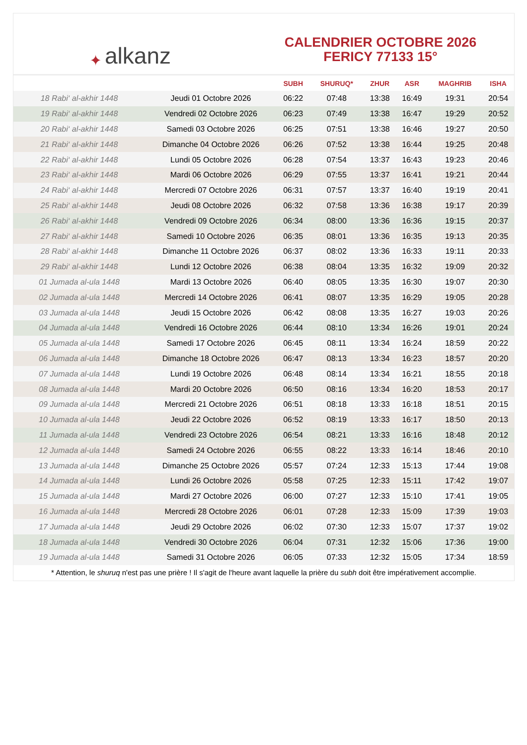✦ alkanz
CALENDRIER OCTOBRE 2026
FERICY 77133 15°
| | | SUBH | SHURUQ* | ZHUR | ASR | MAGHRIB | ISHA |
| --- | --- | --- | --- | --- | --- | --- | --- |
| 18 Rabi‘ al-akhir 1448 | Jeudi 01 Octobre 2026 | 06:22 | 07:48 | 13:38 | 16:49 | 19:31 | 20:54 |
| 19 Rabi‘ al-akhir 1448 | Vendredi 02 Octobre 2026 | 06:23 | 07:49 | 13:38 | 16:47 | 19:29 | 20:52 |
| 20 Rabi‘ al-akhir 1448 | Samedi 03 Octobre 2026 | 06:25 | 07:51 | 13:38 | 16:46 | 19:27 | 20:50 |
| 21 Rabi‘ al-akhir 1448 | Dimanche 04 Octobre 2026 | 06:26 | 07:52 | 13:38 | 16:44 | 19:25 | 20:48 |
| 22 Rabi‘ al-akhir 1448 | Lundi 05 Octobre 2026 | 06:28 | 07:54 | 13:37 | 16:43 | 19:23 | 20:46 |
| 23 Rabi‘ al-akhir 1448 | Mardi 06 Octobre 2026 | 06:29 | 07:55 | 13:37 | 16:41 | 19:21 | 20:44 |
| 24 Rabi‘ al-akhir 1448 | Mercredi 07 Octobre 2026 | 06:31 | 07:57 | 13:37 | 16:40 | 19:19 | 20:41 |
| 25 Rabi‘ al-akhir 1448 | Jeudi 08 Octobre 2026 | 06:32 | 07:58 | 13:36 | 16:38 | 19:17 | 20:39 |
| 26 Rabi‘ al-akhir 1448 | Vendredi 09 Octobre 2026 | 06:34 | 08:00 | 13:36 | 16:36 | 19:15 | 20:37 |
| 27 Rabi‘ al-akhir 1448 | Samedi 10 Octobre 2026 | 06:35 | 08:01 | 13:36 | 16:35 | 19:13 | 20:35 |
| 28 Rabi‘ al-akhir 1448 | Dimanche 11 Octobre 2026 | 06:37 | 08:02 | 13:36 | 16:33 | 19:11 | 20:33 |
| 29 Rabi‘ al-akhir 1448 | Lundi 12 Octobre 2026 | 06:38 | 08:04 | 13:35 | 16:32 | 19:09 | 20:32 |
| 01 Jumada al-ula 1448 | Mardi 13 Octobre 2026 | 06:40 | 08:05 | 13:35 | 16:30 | 19:07 | 20:30 |
| 02 Jumada al-ula 1448 | Mercredi 14 Octobre 2026 | 06:41 | 08:07 | 13:35 | 16:29 | 19:05 | 20:28 |
| 03 Jumada al-ula 1448 | Jeudi 15 Octobre 2026 | 06:42 | 08:08 | 13:35 | 16:27 | 19:03 | 20:26 |
| 04 Jumada al-ula 1448 | Vendredi 16 Octobre 2026 | 06:44 | 08:10 | 13:34 | 16:26 | 19:01 | 20:24 |
| 05 Jumada al-ula 1448 | Samedi 17 Octobre 2026 | 06:45 | 08:11 | 13:34 | 16:24 | 18:59 | 20:22 |
| 06 Jumada al-ula 1448 | Dimanche 18 Octobre 2026 | 06:47 | 08:13 | 13:34 | 16:23 | 18:57 | 20:20 |
| 07 Jumada al-ula 1448 | Lundi 19 Octobre 2026 | 06:48 | 08:14 | 13:34 | 16:21 | 18:55 | 20:18 |
| 08 Jumada al-ula 1448 | Mardi 20 Octobre 2026 | 06:50 | 08:16 | 13:34 | 16:20 | 18:53 | 20:17 |
| 09 Jumada al-ula 1448 | Mercredi 21 Octobre 2026 | 06:51 | 08:18 | 13:33 | 16:18 | 18:51 | 20:15 |
| 10 Jumada al-ula 1448 | Jeudi 22 Octobre 2026 | 06:52 | 08:19 | 13:33 | 16:17 | 18:50 | 20:13 |
| 11 Jumada al-ula 1448 | Vendredi 23 Octobre 2026 | 06:54 | 08:21 | 13:33 | 16:16 | 18:48 | 20:12 |
| 12 Jumada al-ula 1448 | Samedi 24 Octobre 2026 | 06:55 | 08:22 | 13:33 | 16:14 | 18:46 | 20:10 |
| 13 Jumada al-ula 1448 | Dimanche 25 Octobre 2026 | 05:57 | 07:24 | 12:33 | 15:13 | 17:44 | 19:08 |
| 14 Jumada al-ula 1448 | Lundi 26 Octobre 2026 | 05:58 | 07:25 | 12:33 | 15:11 | 17:42 | 19:07 |
| 15 Jumada al-ula 1448 | Mardi 27 Octobre 2026 | 06:00 | 07:27 | 12:33 | 15:10 | 17:41 | 19:05 |
| 16 Jumada al-ula 1448 | Mercredi 28 Octobre 2026 | 06:01 | 07:28 | 12:33 | 15:09 | 17:39 | 19:03 |
| 17 Jumada al-ula 1448 | Jeudi 29 Octobre 2026 | 06:02 | 07:30 | 12:33 | 15:07 | 17:37 | 19:02 |
| 18 Jumada al-ula 1448 | Vendredi 30 Octobre 2026 | 06:04 | 07:31 | 12:32 | 15:06 | 17:36 | 19:00 |
| 19 Jumada al-ula 1448 | Samedi 31 Octobre 2026 | 06:05 | 07:33 | 12:32 | 15:05 | 17:34 | 18:59 |
* Attention, le shuruq n'est pas une prière ! Il s'agit de l'heure avant laquelle la prière du subh doit être impérativement accomplie.